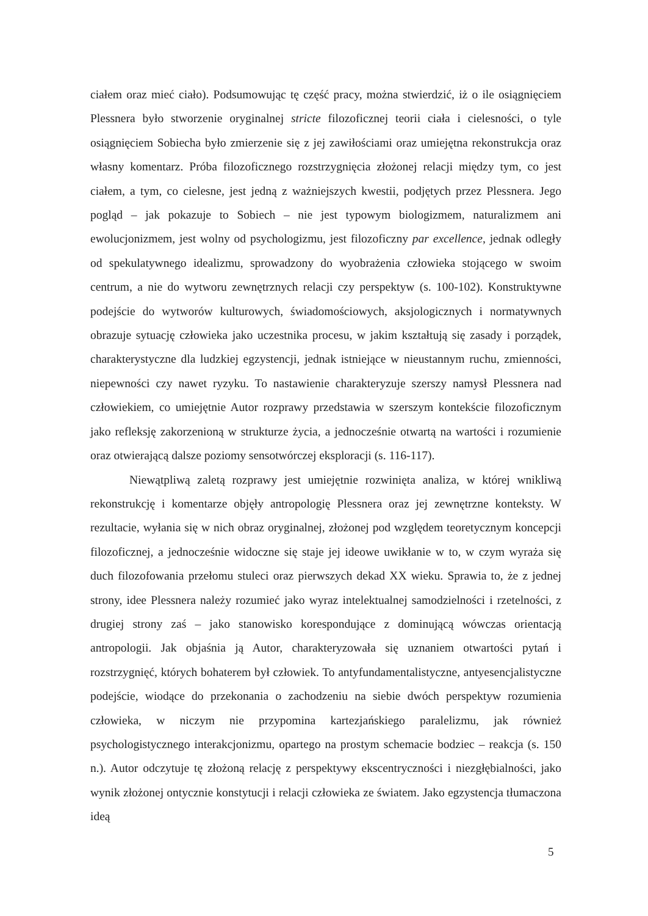ciałem oraz mieć ciało). Podsumowując tę część pracy, można stwierdzić, iż o ile osiągnięciem Plessnera było stworzenie oryginalnej stricte filozoficznej teorii ciała i cielesności, o tyle osiągnięciem Sobiecha było zmierzenie się z jej zawiłościami oraz umiejętna rekonstrukcja oraz własny komentarz. Próba filozoficznego rozstrzygnięcia złożonej relacji między tym, co jest ciałem, a tym, co cielesne, jest jedną z ważniejszych kwestii, podjętych przez Plessnera. Jego pogląd – jak pokazuje to Sobiech – nie jest typowym biologizmem, naturalizmem ani ewolucjonizmem, jest wolny od psychologizmu, jest filozoficzny par excellence, jednak odległy od spekulatywnego idealizmu, sprowadzony do wyobrażenia człowieka stojącego w swoim centrum, a nie do wytworu zewnętrznych relacji czy perspektyw (s. 100-102). Konstruktywne podejście do wytworów kulturowych, świadomościowych, aksjologicznych i normatywnych obrazuje sytuację człowieka jako uczestnika procesu, w jakim kształtują się zasady i porządek, charakterystyczne dla ludzkiej egzystencji, jednak istniejące w nieustannym ruchu, zmienności, niepewności czy nawet ryzyku. To nastawienie charakteryzuje szerszy namysł Plessnera nad człowiekiem, co umiejętnie Autor rozprawy przedstawia w szerszym kontekście filozoficznym jako refleksję zakorzenioną w strukturze życia, a jednocześnie otwartą na wartości i rozumienie oraz otwierającą dalsze poziomy sensotwórczej eksploracji (s. 116-117).
Niewątpliwą zaletą rozprawy jest umiejętnie rozwinięta analiza, w której wnikliwą rekonstrukcję i komentarze objęły antropologię Plessnera oraz jej zewnętrzne konteksty. W rezultacie, wyłania się w nich obraz oryginalnej, złożonej pod względem teoretycznym koncepcji filozoficznej, a jednocześnie widoczne się staje jej ideowe uwikłanie w to, w czym wyraża się duch filozofowania przełomu stuleci oraz pierwszych dekad XX wieku. Sprawia to, że z jednej strony, idee Plessnera należy rozumieć jako wyraz intelektualnej samodzielności i rzetelności, z drugiej strony zaś – jako stanowisko korespondujące z dominującą wówczas orientacją antropologii. Jak objaśnia ją Autor, charakteryzowała się uznaniem otwartości pytań i rozstrzygnięć, których bohaterem był człowiek. To antyfundamentalistyczne, antyesencjalistyczne podejście, wiodące do przekonania o zachodzeniu na siebie dwóch perspektyw rozumienia człowieka, w niczym nie przypomina kartezjańskiego paralelizmu, jak również psychologistycznego interakcjonizmu, opartego na prostym schemacie bodziec – reakcja (s. 150 n.). Autor odczytuje tę złożoną relację z perspektywy ekscentryczności i niezgłębialności, jako wynik złożonej ontycznie konstytucji i relacji człowieka ze światem. Jako egzystencja tłumaczona ideą
5